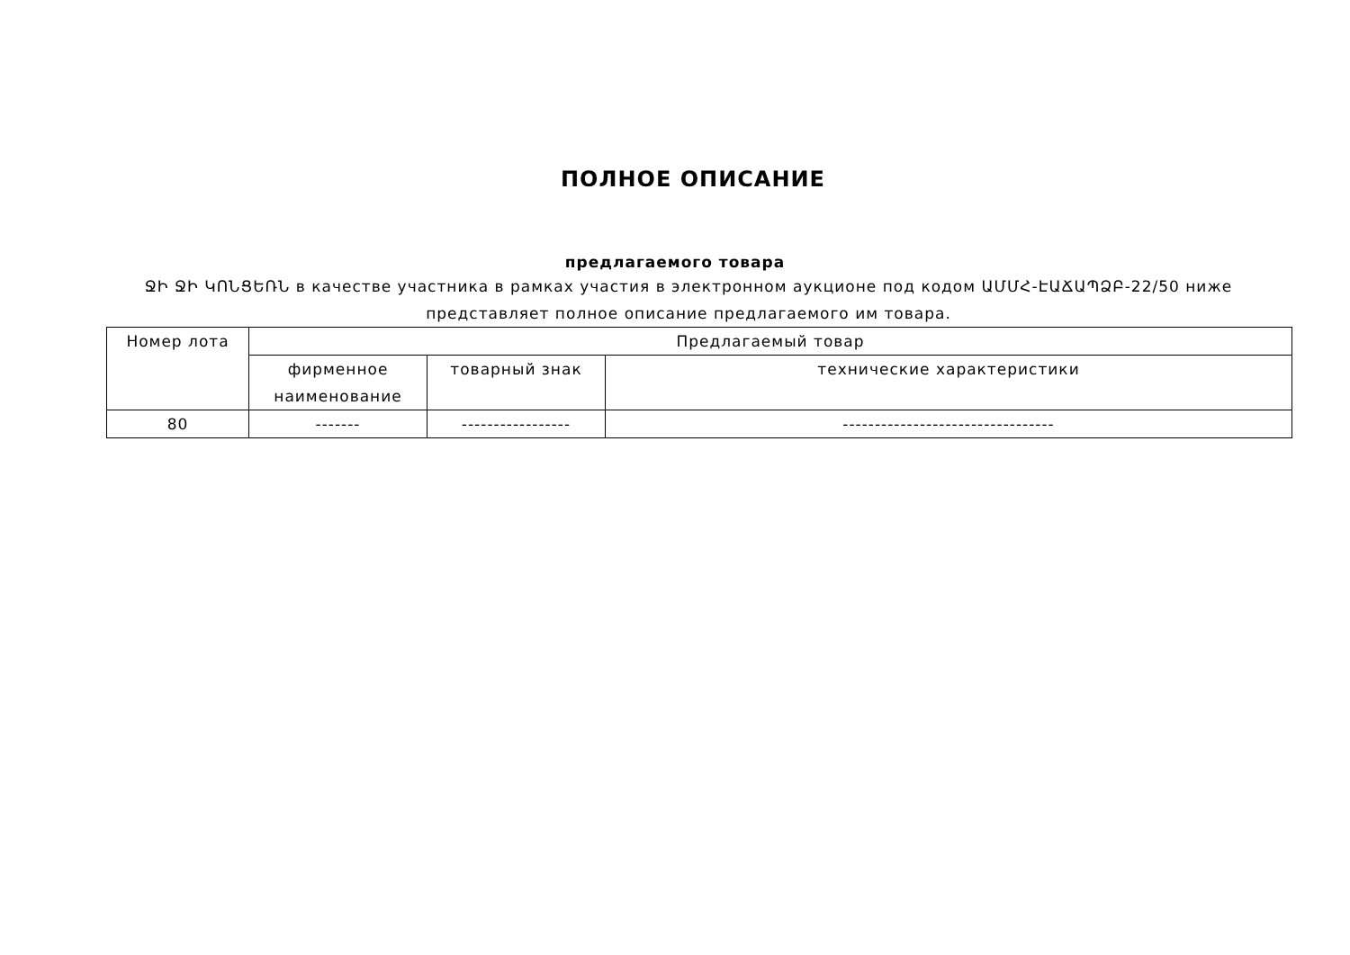ПОЛНОЕ ОПИСАНИЕ
предлагаемого товара
ՋԻ ՋԻ ԿՈՆՑԵՌՆ в качестве участника в рамках участия в электронном аукционе под кодом ԱՄՄՀ-ԷԱՃԱՊՁԲ-22/50 ниже представляет полное описание предлагаемого им товара.
| Номер лота | Предлагаемый товар | | |
| --- | --- | --- | --- |
| | фирменное наименование | товарный знак | технические характеристики |
| 80 | ------- | ----------------- | --------------------------------- |